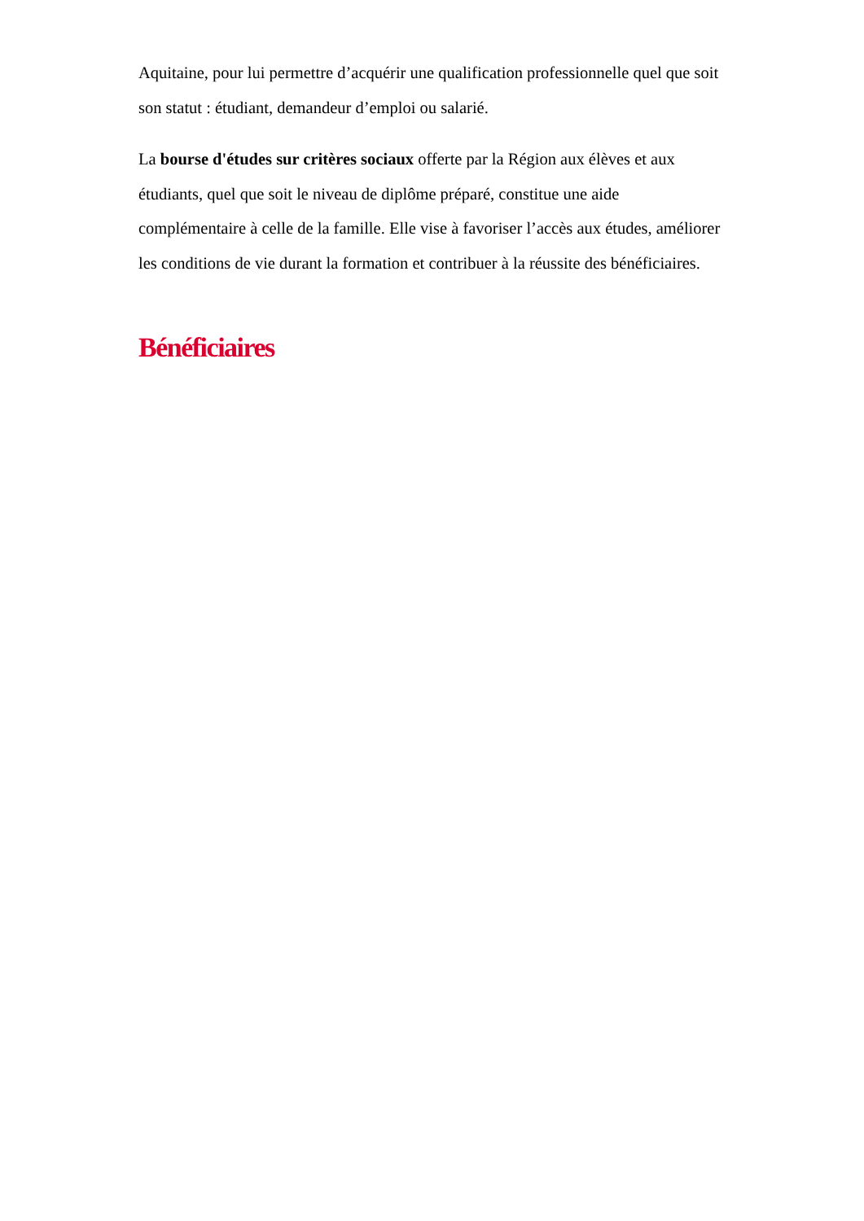Aquitaine, pour lui permettre d’acquérir une qualification professionnelle quel que soit son statut : étudiant, demandeur d’emploi ou salarié.
La bourse d'études sur critères sociaux offerte par la Région aux élèves et aux étudiants, quel que soit le niveau de diplôme préparé, constitue une aide complémentaire à celle de la famille. Elle vise à favoriser l’accès aux études, améliorer les conditions de vie durant la formation et contribuer à la réussite des bénéficiaires.
Bénéficiaires